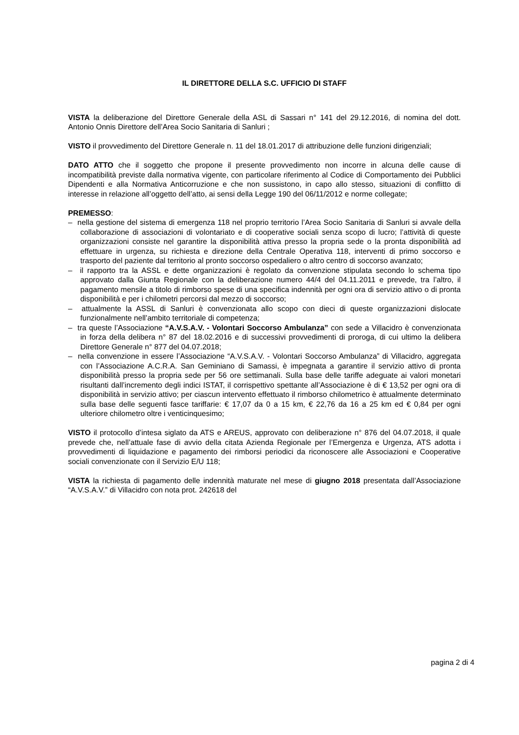IL DIRETTORE DELLA S.C. UFFICIO DI STAFF
VISTA la deliberazione del Direttore Generale della ASL di Sassari n° 141 del 29.12.2016, di nomina del dott. Antonio Onnis Direttore dell’Area Socio Sanitaria di Sanluri ;
VISTO il provvedimento del Direttore Generale n. 11 del 18.01.2017 di attribuzione delle funzioni dirigenziali;
DATO ATTO che il soggetto che propone il presente provvedimento non incorre in alcuna delle cause di incompatibilità previste dalla normativa vigente, con particolare riferimento al Codice di Comportamento dei Pubblici Dipendenti e alla Normativa Anticorruzione e che non sussistono, in capo allo stesso, situazioni di conflitto di interesse in relazione all’oggetto dell’atto, ai sensi della Legge 190 del 06/11/2012 e norme collegate;
PREMESSO:
– nella gestione del sistema di emergenza 118 nel proprio territorio l’Area Socio Sanitaria di Sanluri si avvale della collaborazione di associazioni di volontariato e di cooperative sociali senza scopo di lucro; l’attività di queste organizzazioni consiste nel garantire la disponibilità attiva presso la propria sede o la pronta disponibilità ad effettuare in urgenza, su richiesta e direzione della Centrale Operativa 118, interventi di primo soccorso e trasporto del paziente dal territorio al pronto soccorso ospedaliero o altro centro di soccorso avanzato;
– il rapporto tra la ASSL e dette organizzazioni è regolato da convenzione stipulata secondo lo schema tipo approvato dalla Giunta Regionale con la deliberazione numero 44/4 del 04.11.2011 e prevede, tra l’altro, il pagamento mensile a titolo di rimborso spese di una specifica indennità per ogni ora di servizio attivo o di pronta disponibilità e per i chilometri percorsi dal mezzo di soccorso;
– attualmente la ASSL di Sanluri è convenzionata allo scopo con dieci di queste organizzazioni dislocate funzionalmente nell’ambito territoriale di competenza;
– tra queste l’Associazione “A.V.S.A.V. - Volontari Soccorso Ambulanza” con sede a Villacidro è convenzionata in forza della delibera n° 87 del 18.02.2016 e di successivi provvedimenti di proroga, di cui ultimo la delibera Direttore Generale n° 877 del 04.07.2018;
– nella convenzione in essere l’Associazione “A.V.S.A.V. - Volontari Soccorso Ambulanza” di Villacidro, aggregata con l’Associazione A.C.R.A. San Geminiano di Samassi, è impegnata a garantire il servizio attivo di pronta disponibilità presso la propria sede per 56 ore settimanali. Sulla base delle tariffe adeguate ai valori monetari risultanti dall’incremento degli indici ISTAT, il corrispettivo spettante all’Associazione è di € 13,52 per ogni ora di disponibilità in servizio attivo; per ciascun intervento effettuato il rimborso chilometrico è attualmente determinato sulla base delle seguenti fasce tariffarie: € 17,07 da 0 a 15 km, € 22,76 da 16 a 25 km ed € 0,84 per ogni ulteriore chilometro oltre i venticinquesimo;
VISTO il protocollo d’intesa siglato da ATS e AREUS, approvato con deliberazione n° 876 del 04.07.2018, il quale prevede che, nell’attuale fase di avvio della citata Azienda Regionale per l’Emergenza e Urgenza, ATS adotta i provvedimenti di liquidazione e pagamento dei rimborsi periodici da riconoscere alle Associazioni e Cooperative sociali convenzionate con il Servizio E/U 118;
VISTA la richiesta di pagamento delle indennità maturate nel mese di giugno 2018 presentata dall’Associazione “A.V.S.A.V.” di Villacidro con nota prot. 242618 del
pagina 2 di 4